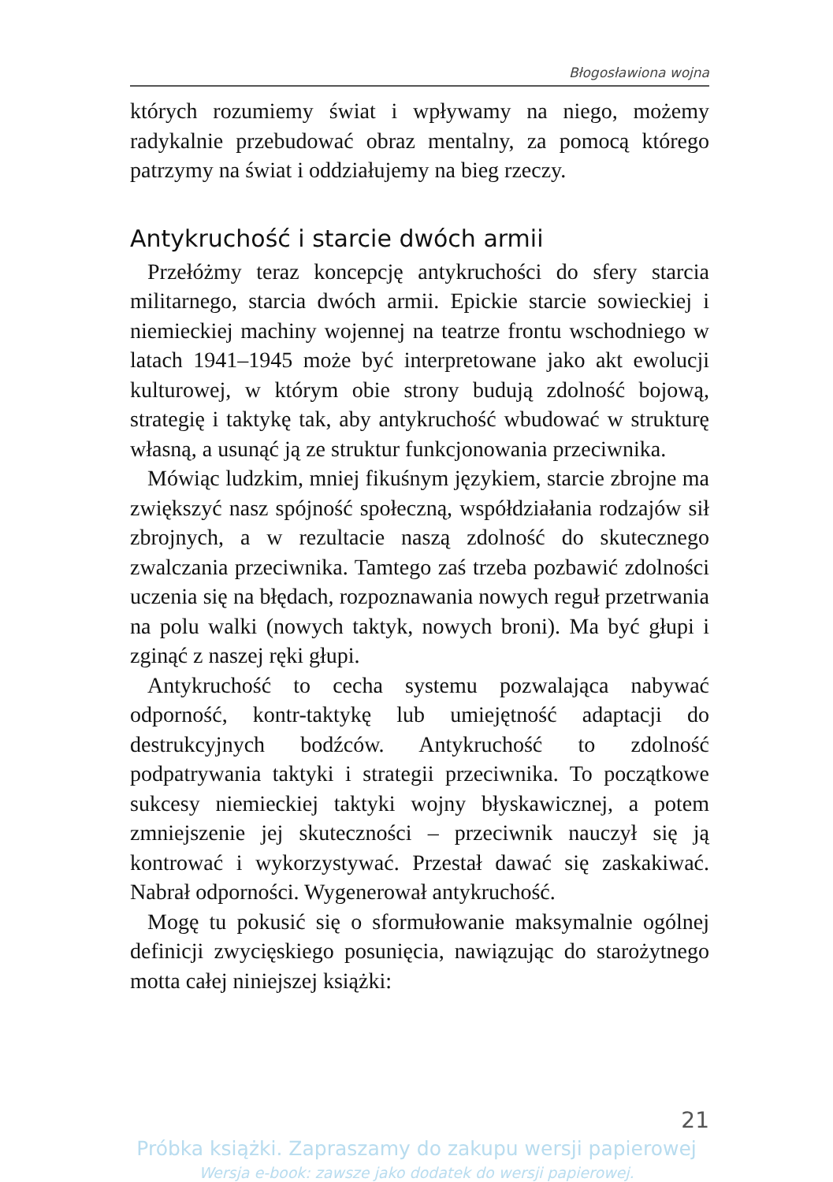Błogosławiona wojna
których rozumiemy świat i wpływamy na niego, możemy radykalnie przebudować obraz mentalny, za pomocą którego patrzymy na świat i oddziałujemy na bieg rzeczy.
Antykruchość i starcie dwóch armii
Przełóżmy teraz koncepcję antykruchości do sfery starcia militarnego, starcia dwóch armii. Epickie starcie sowieckiej i niemieckiej machiny wojennej na teatrze frontu wschodniego w latach 1941–1945 może być interpretowane jako akt ewolucji kulturowej, w którym obie strony budują zdolność bojową, strategię i taktykę tak, aby antykruchość wbudować w strukturę własną, a usunąć ją ze struktur funkcjonowania przeciwnika.
Mówiąc ludzkim, mniej fikuśnym językiem, starcie zbrojne ma zwiększyć nasz spójność społeczną, współdziałania rodzajów sił zbrojnych, a w rezultacie naszą zdolność do skutecznego zwalczania przeciwnika. Tamtego zaś trzeba pozbawić zdolności uczenia się na błędach, rozpoznawania nowych reguł przetrwania na polu walki (nowych taktyk, nowych broni). Ma być głupi i zginąć z naszej ręki głupi.
Antykruchość to cecha systemu pozwalająca nabywać odporność, kontr-taktykę lub umiejętność adaptacji do destrukcyjnych bodźców. Antykruchość to zdolność podpatrywania taktyki i strategii przeciwnika. To początkowe sukcesy niemieckiej taktyki wojny błyskawicznej, a potem zmniejszenie jej skuteczności – przeciwnik nauczył się ją kontrować i wykorzystywać. Przestał dawać się zaskakiwać. Nabrał odporności. Wygenerował antykruchość.
Mogę tu pokusić się o sformułowanie maksymalnie ogólnej definicji zwycięskiego posunięcia, nawiązując do starożytnego motta całej niniejszej książki:
21
Próbka książki. Zapraszamy do zakupu wersji papierowej
Wersja e-book: zawsze jako dodatek do wersji papierowej.